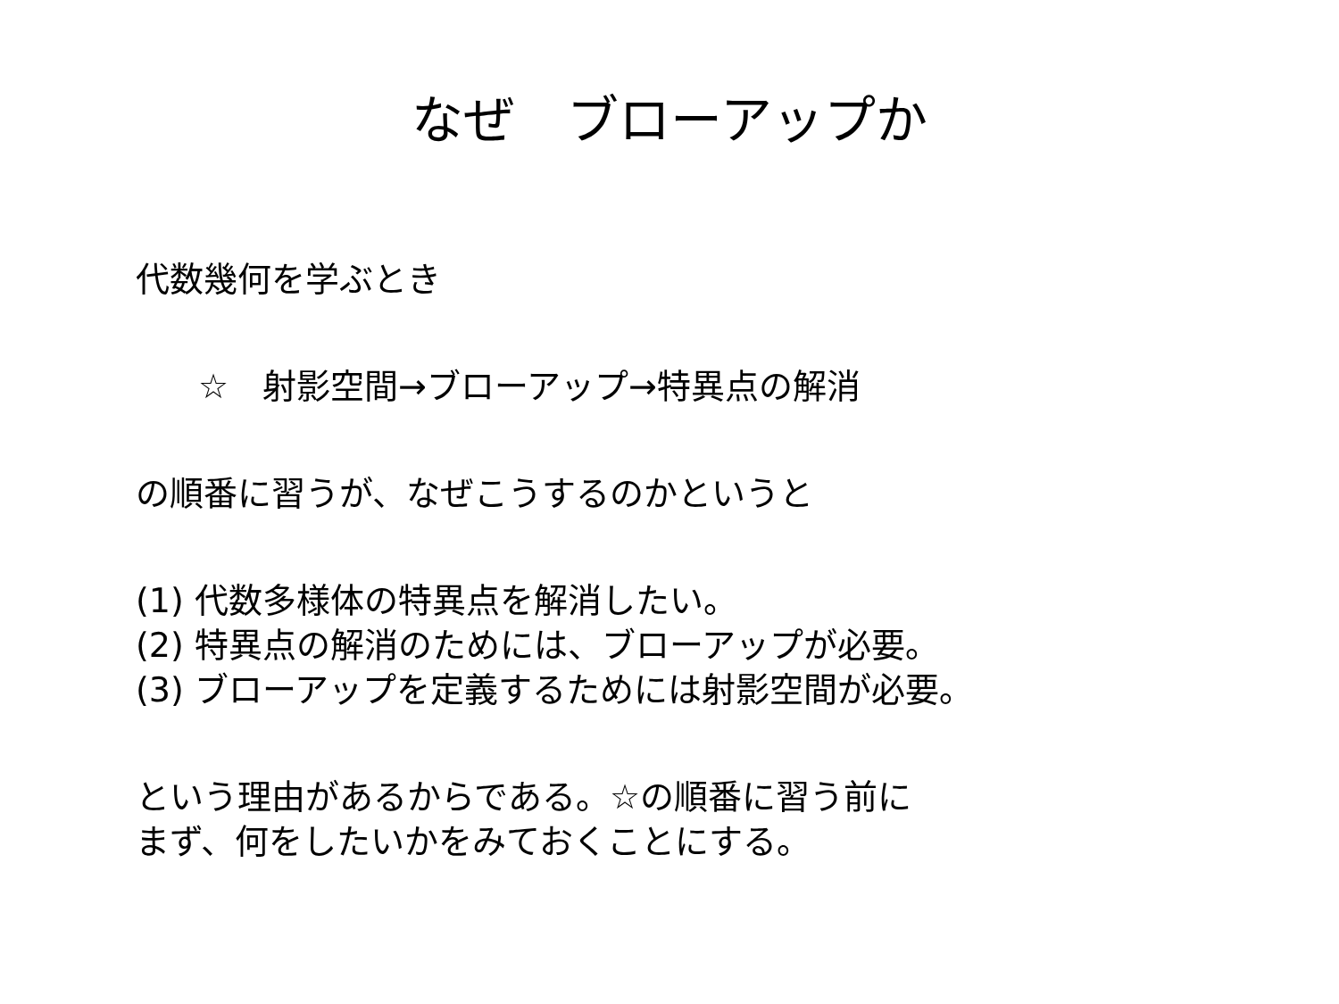なぜ　ブローアップか
代数幾何を学ぶとき
☆　射影空間→ブローアップ→特異点の解消
の順番に習うが、なぜこうするのかというと
(1) 代数多様体の特異点を解消したい。
(2) 特異点の解消のためには、ブローアップが必要。
(3) ブローアップを定義するためには射影空間が必要。
という理由があるからである。☆の順番に習う前に
まず、何をしたいかをみておくことにする。